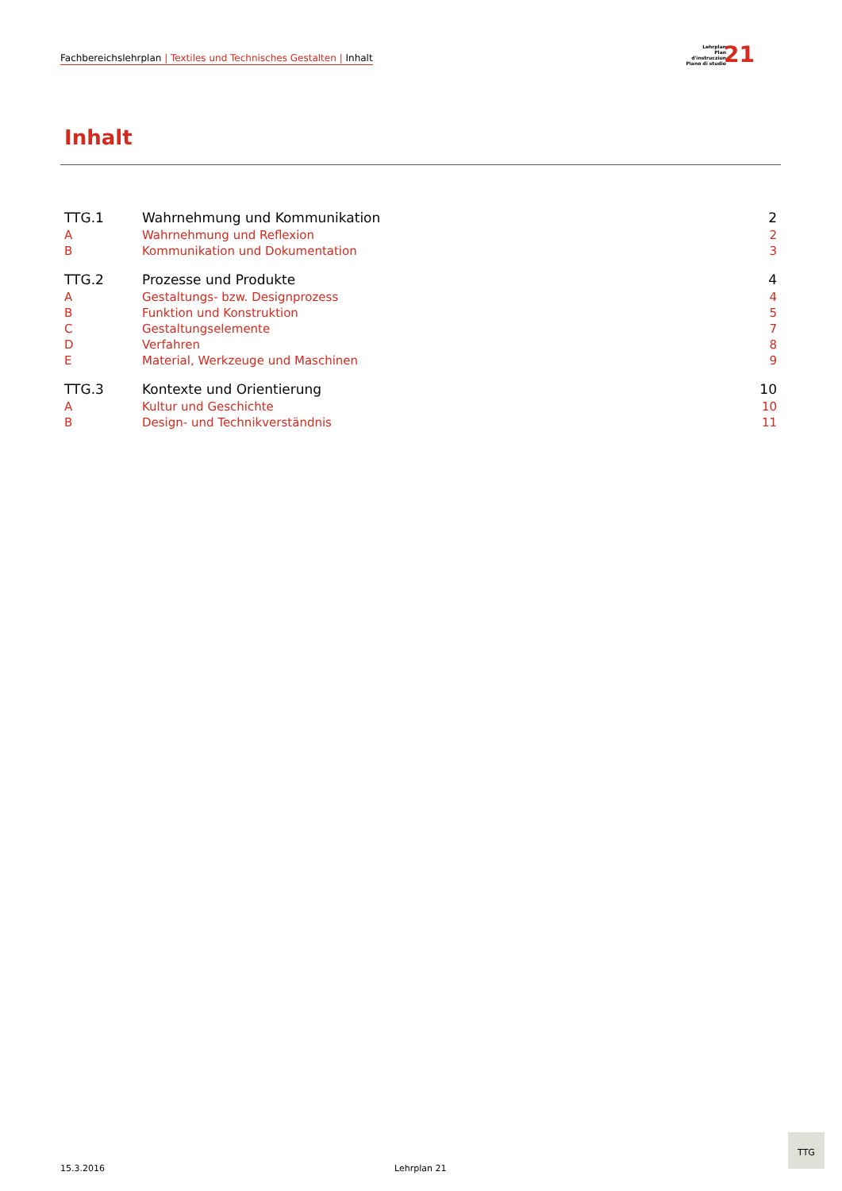Fachbereichslehrplan | Textiles und Technisches Gestalten | Inhalt
Lehrplan
Plan d'instrucziun
Piano di studio
21
Inhalt
| TTG.1 | Wahrnehmung und Kommunikation | 2 |
| A | Wahrnehmung und Reflexion | 2 |
| B | Kommunikation und Dokumentation | 3 |
| TTG.2 | Prozesse und Produkte | 4 |
| A | Gestaltungs- bzw. Designprozess | 4 |
| B | Funktion und Konstruktion | 5 |
| C | Gestaltungselemente | 7 |
| D | Verfahren | 8 |
| E | Material, Werkzeuge und Maschinen | 9 |
| TTG.3 | Kontexte und Orientierung | 10 |
| A | Kultur und Geschichte | 10 |
| B | Design- und Technikverständnis | 11 |
15.3.2016 Lehrplan 21
TTG